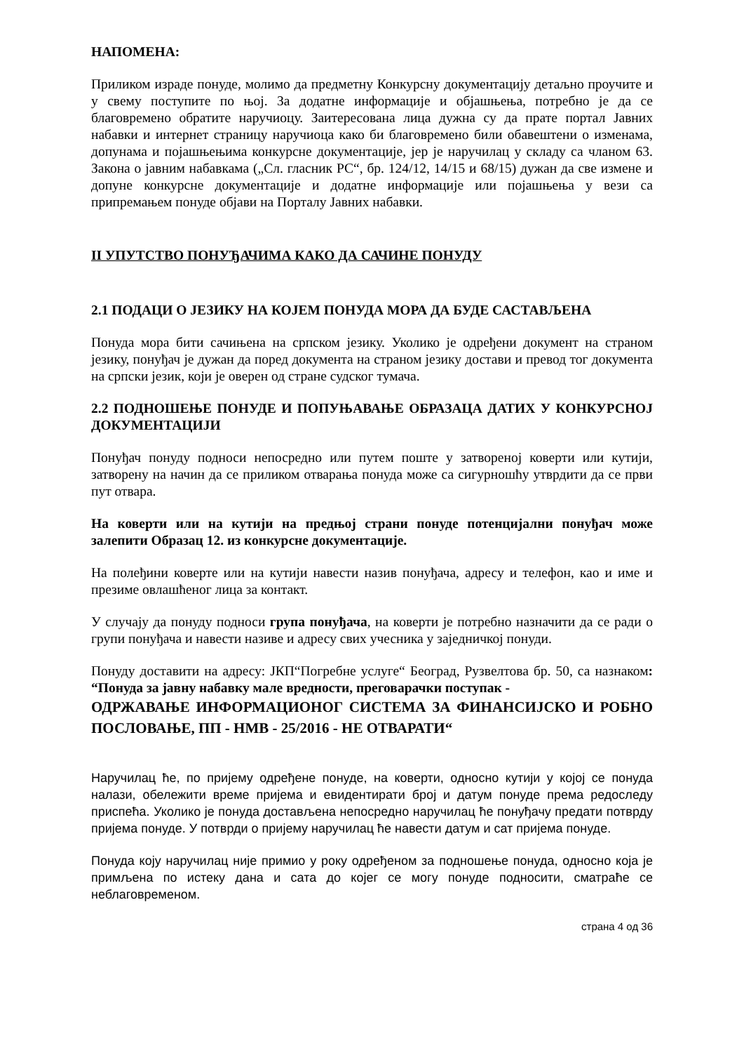НАПОМЕНА:
Приликом израде понуде, молимо да предметну Конкурсну документацију детаљно проучите и у свему поступите по њој. За додатне информације и објашњења, потребно је да се благовремено обратите наручиоцу. Заитересована лица дужна су да прате портал Јавних набавки и интернет страницу наручиоца како би благовремено били обавештени о изменама, допунама и појашњењима конкурсне документације, јер је наручилац у складу са чланом 63. Закона о јавним набавкама („Сл. гласник РС“, бр. 124/12, 14/15 и 68/15) дужан да све измене и допуне конкурсне документације и додатне информације или појашњења у вези са припремањем понуде објави на Порталу Јавних набавки.
II УПУТСТВО ПОНУЂАЧИМА КАКО ДА САЧИНЕ ПОНУДУ
2.1 ПОДАЦИ О ЈЕЗИКУ НА КОЈЕМ ПОНУДА МОРА ДА БУДЕ САСТАВЉЕНА
Понуда мора бити сачињена на српском језику. Уколико је одређени документ на страном језику, понуђач је дужан да поред документа на страном језику достави и превод тог документа на српски језик, који је оверен од стране судског тумача.
2.2 ПОДНОШЕЊЕ ПОНУДЕ И ПОПУЊАВАЊЕ ОБРАЗАЦА ДАТИХ У КОНКУРСНОЈ ДОКУМЕНТАЦИЈИ
Понуђач понуду подноси непосредно или путем поште у затвореној коверти или кутији, затворену на начин да се приликом отварања понуда може са сигурношћу утврдити да се први пут отвара.
На коверти или на кутији на предњој страни понуде потенцијални понуђач може залепити Образац 12. из конкурсне документације.
На полеђини коверте или на кутији навести назив понуђача, адресу и телефон, као и име и презиме овлашћеног лица за контакт.
У случају да понуду подноси група понуђача, на коверти је потребно назначити да се ради о групи понуђача и навести називе и адресу свих учесника у заједничкој понуди.
Понуду доставити на адресу: ЈКП“Погребне услуге“ Београд, Рузвелтова бр. 50, са назнаком: “Понуда за јавну набавку мале вредности, преговарачки поступак -
ОДРЖАВАЊЕ ИНФОРМАЦИОНОГ СИСТЕМА ЗА ФИНАНСИЈСКО И РОБНО ПОСЛОВАЊЕ, ПП - НМВ - 25/2016 - НЕ ОТВАРАТИ“
Наручилац ће, по пријему одређене понуде, на коверти, односно кутији у којој се понуда налази, обележити време пријема и евидентирати број и датум понуде према редоследу приспећа. Уколико је понуда достављена непосредно наручилац ће понуђачу предати потврду пријема понуде. У потврди о пријему наручилац ће навести датум и сат пријема понуде.
Понуда коју наручилац није примио у року одређеном за подношење понуда, односно која је примљена по истеку дана и сата до којег се могу понуде подносити, сматраће се неблаговременом.
страна 4 од 36